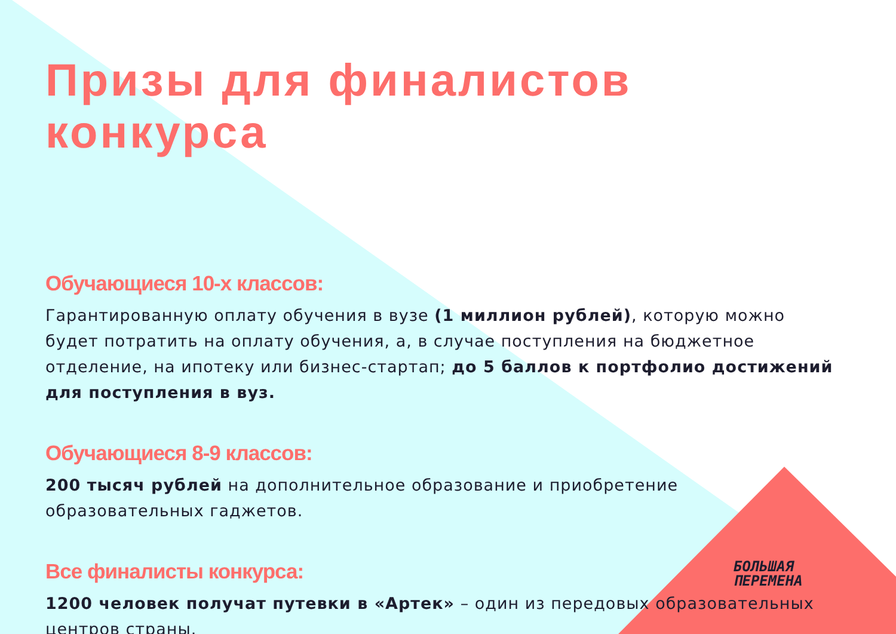Призы для финалистов конкурса
Обучающиеся 10-х классов:
Гарантированную оплату обучения в вузе (1 миллион рублей), которую можно будет потратить на оплату обучения, а, в случае поступления на бюджетное отделение, на ипотеку или бизнес-стартап; до 5 баллов к портфолио достижений для поступления в вуз.
Обучающиеся 8-9 классов:
200 тысяч рублей на дополнительное образование и приобретение образовательных гаджетов.
Все финалисты конкурса:
1200 человек получат путевки в «Артек» – один из передовых образовательных центров страны.
БОЛЬШАЯ
ПЕРЕМЕНА